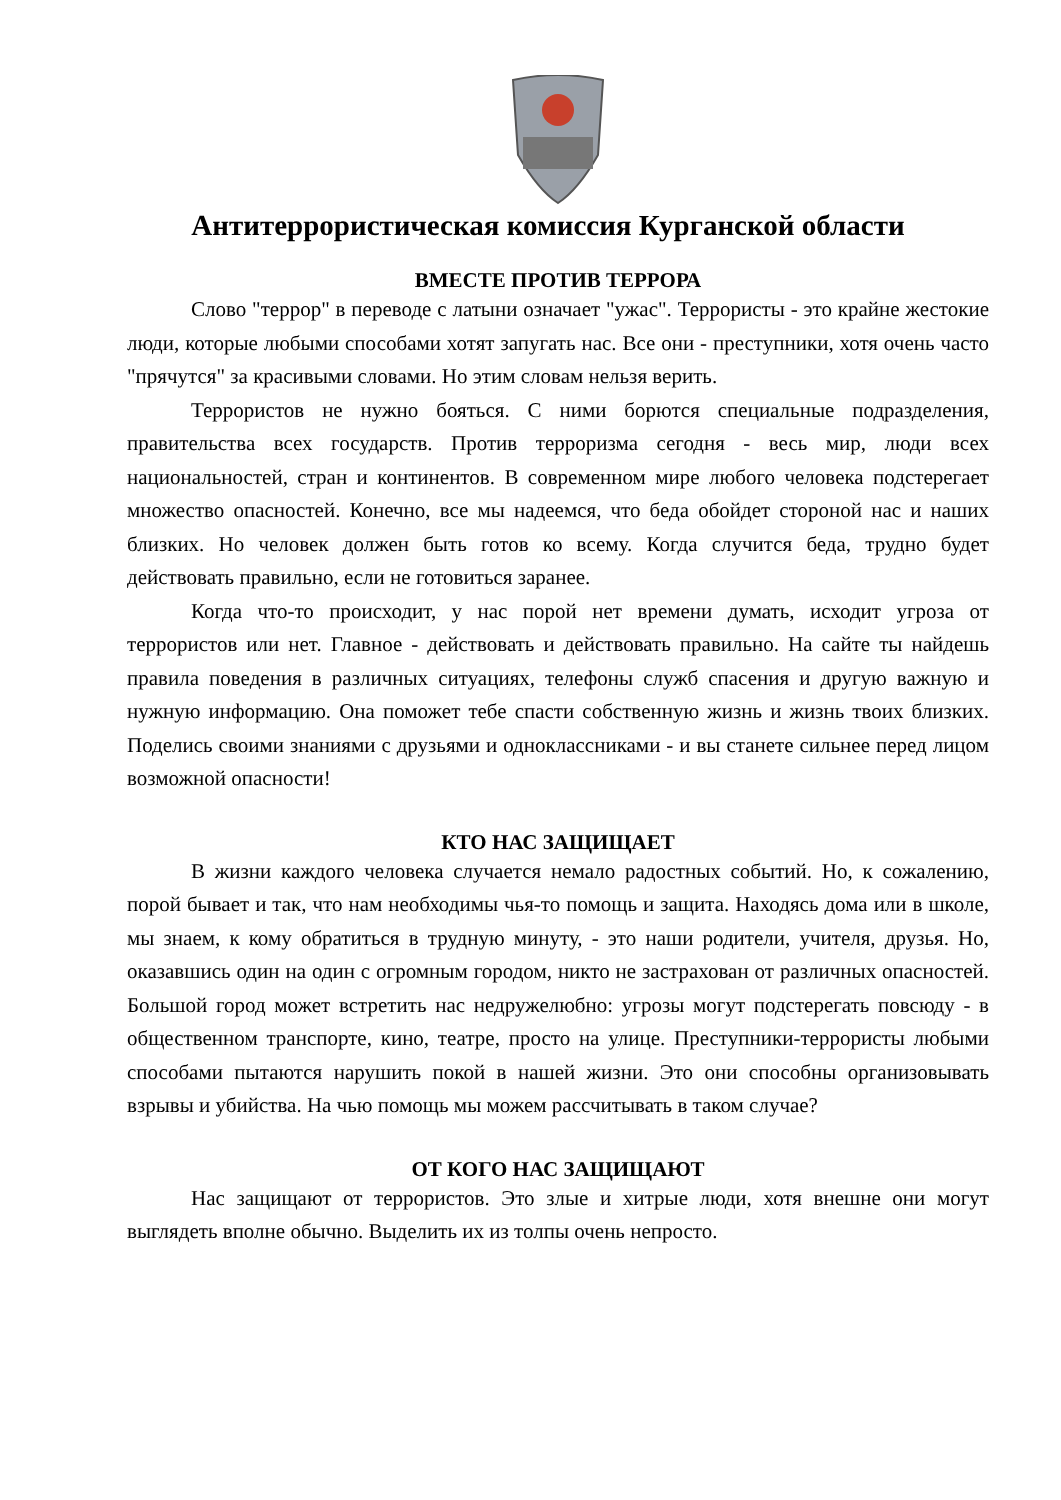Антитеррористическая комиссия Курганской области
ВМЕСТЕ ПРОТИВ ТЕРРОРА
Слово "террор" в переводе с латыни означает "ужас". Террористы - это крайне жестокие люди, которые любыми способами хотят запугать нас. Все они - преступники, хотя очень часто "прячутся" за красивыми словами. Но этим словам нельзя верить.
Террористов не нужно бояться. С ними борются специальные подразделения, правительства всех государств. Против терроризма сегодня - весь мир, люди всех национальностей, стран и континентов. В современном мире любого человека подстерегает множество опасностей. Конечно, все мы надеемся, что беда обойдет стороной нас и наших близких. Но человек должен быть готов ко всему. Когда случится беда, трудно будет действовать правильно, если не готовиться заранее.
Когда что-то происходит, у нас порой нет времени думать, исходит угроза от террористов или нет. Главное - действовать и действовать правильно. На сайте ты найдешь правила поведения в различных ситуациях, телефоны служб спасения и другую важную и нужную информацию. Она поможет тебе спасти собственную жизнь и жизнь твоих близких. Поделись своими знаниями с друзьями и одноклассниками - и вы станете сильнее перед лицом возможной опасности!
КТО НАС ЗАЩИЩАЕТ
В жизни каждого человека случается немало радостных событий. Но, к сожалению, порой бывает и так, что нам необходимы чья-то помощь и защита. Находясь дома или в школе, мы знаем, к кому обратиться в трудную минуту, - это наши родители, учителя, друзья. Но, оказавшись один на один с огромным городом, никто не застрахован от различных опасностей. Большой город может встретить нас недружелюбно: угрозы могут подстерегать повсюду - в общественном транспорте, кино, театре, просто на улице. Преступники-террористы любыми способами пытаются нарушить покой в нашей жизни. Это они способны организовывать взрывы и убийства. На чью помощь мы можем рассчитывать в таком случае?
ОТ КОГО НАС ЗАЩИЩАЮТ
Нас защищают от террористов. Это злые и хитрые люди, хотя внешне они могут выглядеть вполне обычно. Выделить их из толпы очень непросто.